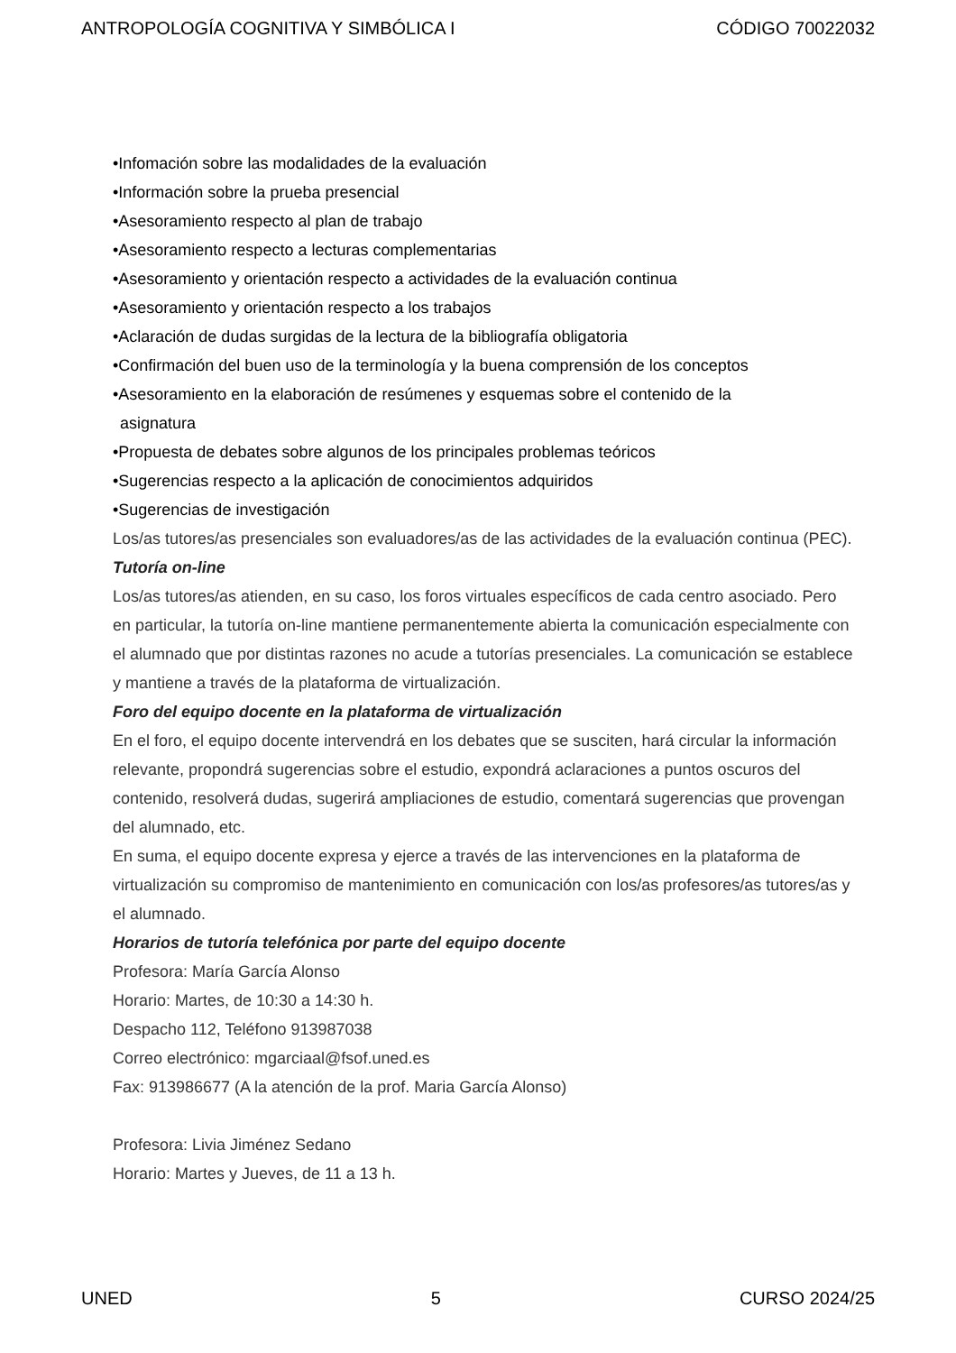ANTROPOLOGÍA COGNITIVA Y SIMBÓLICA I CÓDIGO 70022032
•Infomación sobre las modalidades de la evaluación
•Información sobre la prueba presencial
•Asesoramiento respecto al plan de trabajo
•Asesoramiento respecto a lecturas complementarias
•Asesoramiento y orientación respecto a actividades de la evaluación continua
•Asesoramiento y orientación respecto a los trabajos
•Aclaración de dudas surgidas de la lectura de la bibliografía obligatoria
•Confirmación del buen uso de la terminología y la buena comprensión de los conceptos
•Asesoramiento en la elaboración de resúmenes y esquemas sobre el contenido de la
asignatura
•Propuesta de debates sobre algunos de los principales problemas teóricos
•Sugerencias respecto a la aplicación de conocimientos adquiridos
•Sugerencias de investigación
Los/as tutores/as presenciales son evaluadores/as de las actividades de la evaluación continua (PEC).
Tutoría on-line
Los/as tutores/as atienden, en su caso, los foros virtuales específicos de cada centro asociado. Pero en particular, la tutoría on-line mantiene permanentemente abierta la comunicación especialmente con el alumnado que por distintas razones no acude a tutorías presenciales. La comunicación se establece y mantiene a través de la plataforma de virtualización.
Foro del equipo docente en la plataforma de virtualización
En el foro, el equipo docente intervendrá en los debates que se susciten, hará circular la información relevante, propondrá sugerencias sobre el estudio, expondrá aclaraciones a puntos oscuros del contenido, resolverá dudas, sugerirá ampliaciones de estudio, comentará sugerencias que provengan del alumnado, etc.
En suma, el equipo docente expresa y ejerce a través de las intervenciones en la plataforma de virtualización su compromiso de mantenimiento en comunicación con los/as profesores/as tutores/as y el alumnado.
Horarios de tutoría telefónica por parte del equipo docente
Profesora: María García Alonso
Horario: Martes, de 10:30 a 14:30 h.
Despacho 112, Teléfono 913987038
Correo electrónico: mgarciaal@fsof.uned.es
Fax: 913986677 (A la atención de la prof. Maria García Alonso)
Profesora: Livia Jiménez Sedano
Horario: Martes y Jueves, de 11 a 13 h.
UNED 5 CURSO 2024/25